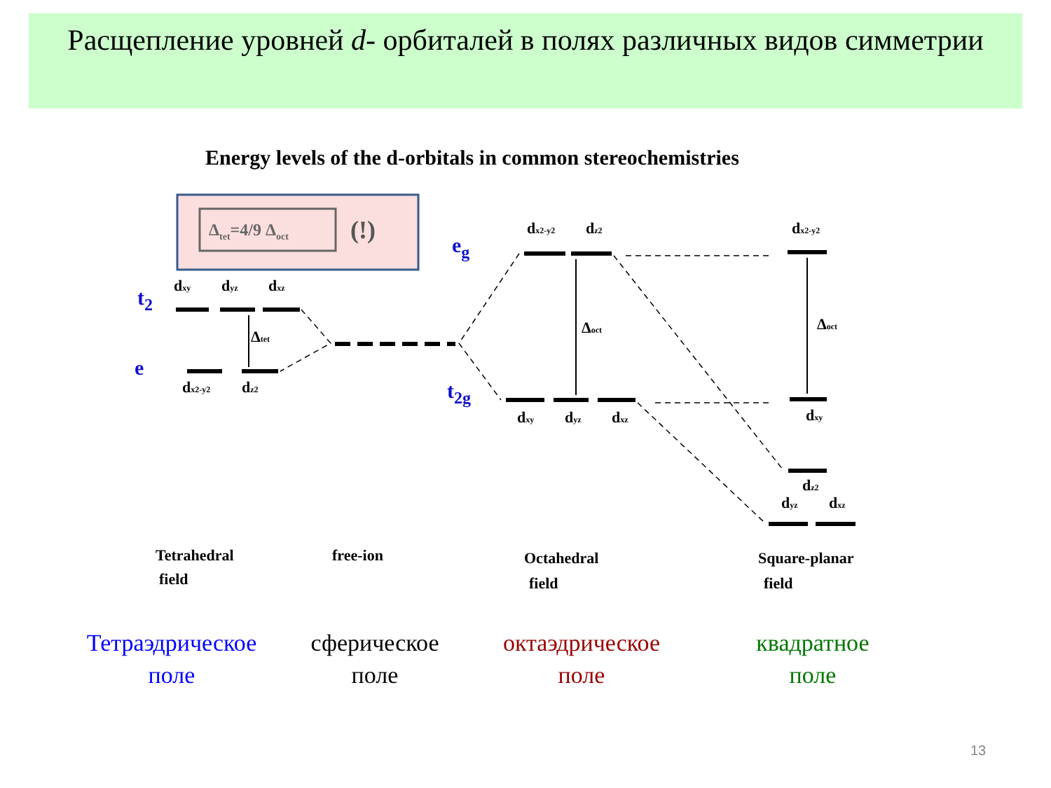Расщепление уровней d- орбиталей в полях различных видов симметрии
Energy levels of the d-orbitals in common stereochemistries
Δtet=4/9 Δoct
(!)
dxy
dyz
dxz
dx2-y2
dz2
Δtet
dx2-y2
dz2
Δoct
dxy
dyz
dxz
dx2-y2
Δoct
dxy
dz2
dyz
dxz
Tetrahedral
field
free-ion
Octahedral
field
Square-planar
field
t2
e
eg
t2g
Тетраэдрическое
поле
сферическое
поле
октаэдрическое
поле
квадратное
поле
13